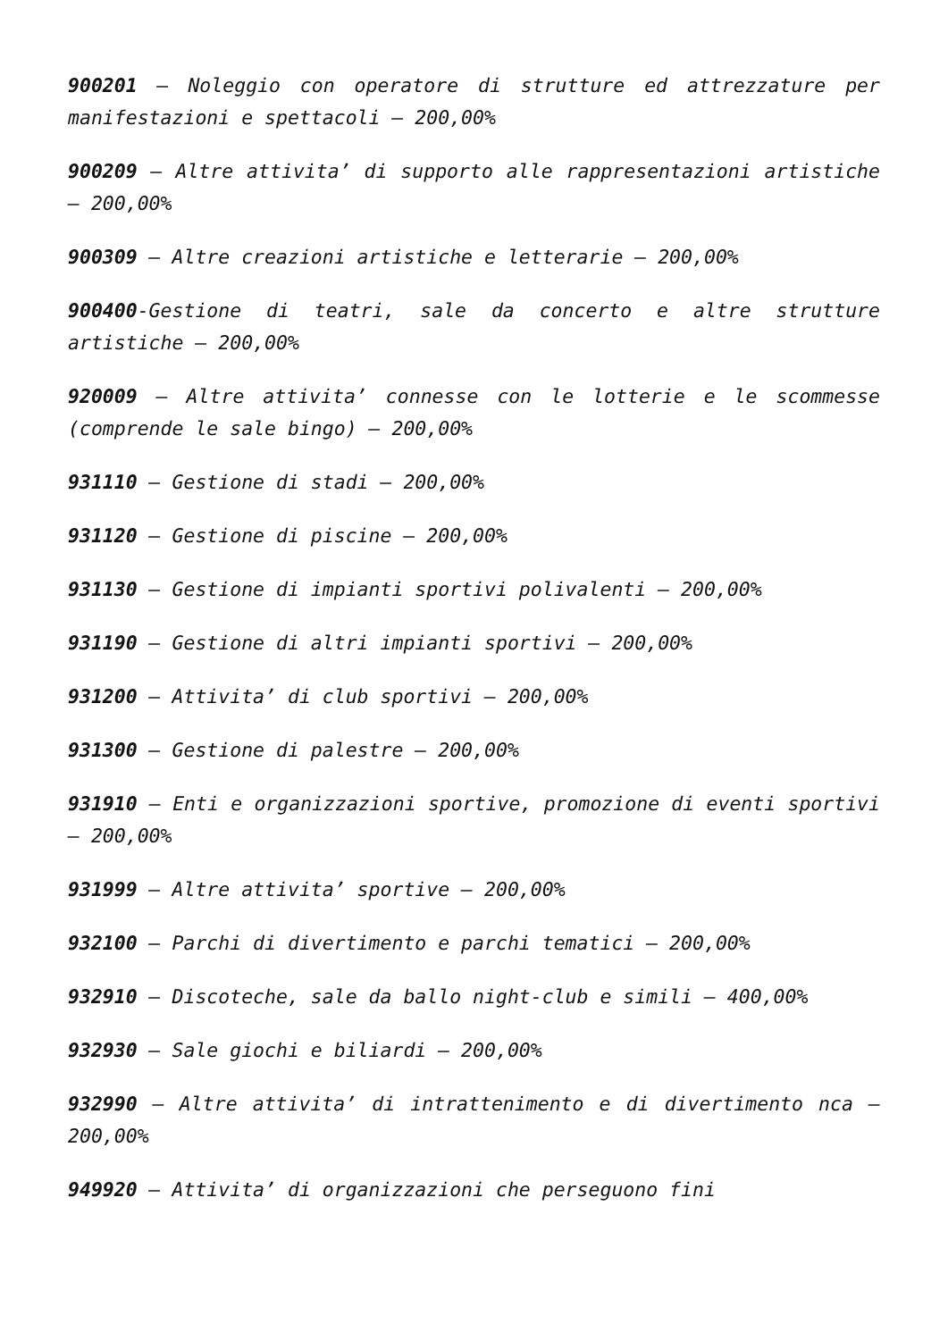900201 – Noleggio con operatore di strutture ed attrezzature per manifestazioni e spettacoli – 200,00%
900209 – Altre attivita’ di supporto alle rappresentazioni artistiche – 200,00%
900309 – Altre creazioni artistiche e letterarie – 200,00%
900400-Gestione di teatri, sale da concerto e altre strutture artistiche – 200,00%
920009 – Altre attivita’ connesse con le lotterie e le scommesse (comprende le sale bingo) – 200,00%
931110 – Gestione di stadi – 200,00%
931120 – Gestione di piscine – 200,00%
931130 – Gestione di impianti sportivi polivalenti – 200,00%
931190 – Gestione di altri impianti sportivi – 200,00%
931200 – Attivita’ di club sportivi – 200,00%
931300 – Gestione di palestre – 200,00%
931910 – Enti e organizzazioni sportive, promozione di eventi sportivi – 200,00%
931999 – Altre attivita’ sportive – 200,00%
932100 – Parchi di divertimento e parchi tematici – 200,00%
932910 – Discoteche, sale da ballo night-club e simili – 400,00%
932930 – Sale giochi e biliardi – 200,00%
932990 – Altre attivita’ di intrattenimento e di divertimento nca – 200,00%
949920 – Attivita’ di organizzazioni che perseguono fini